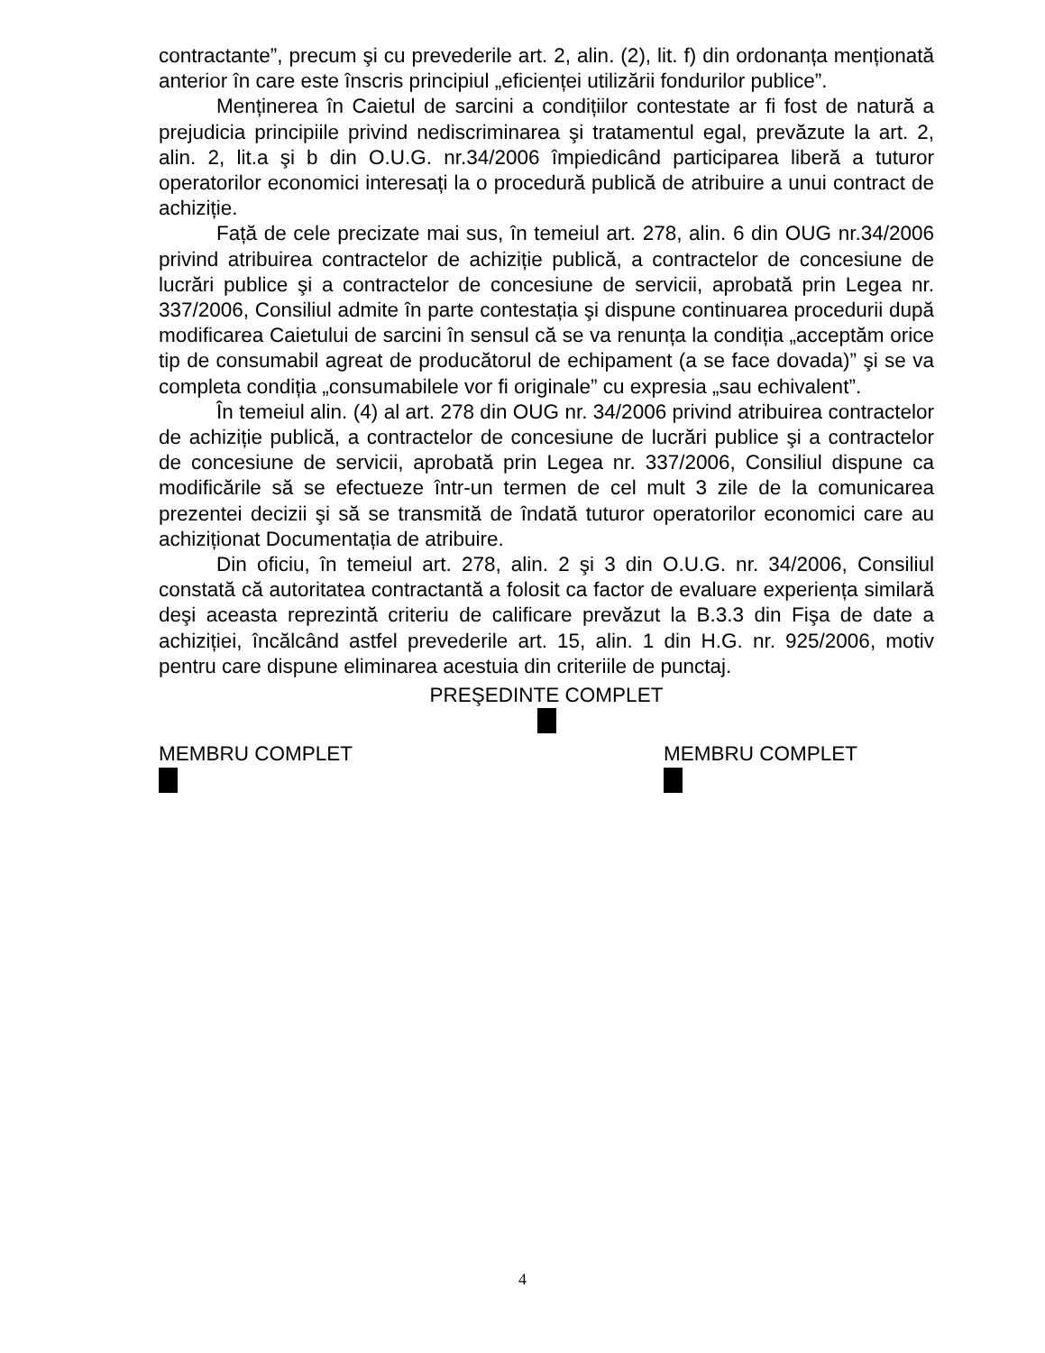contractante”, precum şi cu prevederile art. 2, alin. (2), lit. f) din ordonanța menționată anterior în care este înscris principiul „eficienței utilizării fondurilor publice”.
Menținerea în Caietul de sarcini a condițiilor contestate ar fi fost de natură a prejudicia principiile privind nediscriminarea şi tratamentul egal, prevăzute la art. 2, alin. 2, lit.a şi b din O.U.G. nr.34/2006 împiedicând participarea liberă a tuturor operatorilor economici interesați la o procedură publică de atribuire a unui contract de achiziție.
Față de cele precizate mai sus, în temeiul art. 278, alin. 6 din OUG nr.34/2006 privind atribuirea contractelor de achiziție publică, a contractelor de concesiune de lucrări publice şi a contractelor de concesiune de servicii, aprobată prin Legea nr. 337/2006, Consiliul admite în parte contestația şi dispune continuarea procedurii după modificarea Caietului de sarcini în sensul că se va renunța la condiția „acceptăm orice tip de consumabil agreat de producătorul de echipament (a se face dovada)” şi se va completa condiția „consumabilele vor fi originale” cu expresia „sau echivalent”.
În temeiul alin. (4) al art. 278 din OUG nr. 34/2006 privind atribuirea contractelor de achiziție publică, a contractelor de concesiune de lucrări publice şi a contractelor de concesiune de servicii, aprobată prin Legea nr. 337/2006, Consiliul dispune ca modificările să se efectueze într-un termen de cel mult 3 zile de la comunicarea prezentei decizii şi să se transmită de îndată tuturor operatorilor economici care au achiziționat Documentația de atribuire.
Din oficiu, în temeiul art. 278, alin. 2 şi 3 din O.U.G. nr. 34/2006, Consiliul constată că autoritatea contractantă a folosit ca factor de evaluare experiența similară deşi aceasta reprezintă criteriu de calificare prevăzut la B.3.3 din Fişa de date a achiziției, încălcând astfel prevederile art. 15, alin. 1 din H.G. nr. 925/2006, motiv pentru care dispune eliminarea acestuia din criteriile de punctaj.
PREŞEDINTE COMPLET
MEMBRU COMPLET
MEMBRU COMPLET
4